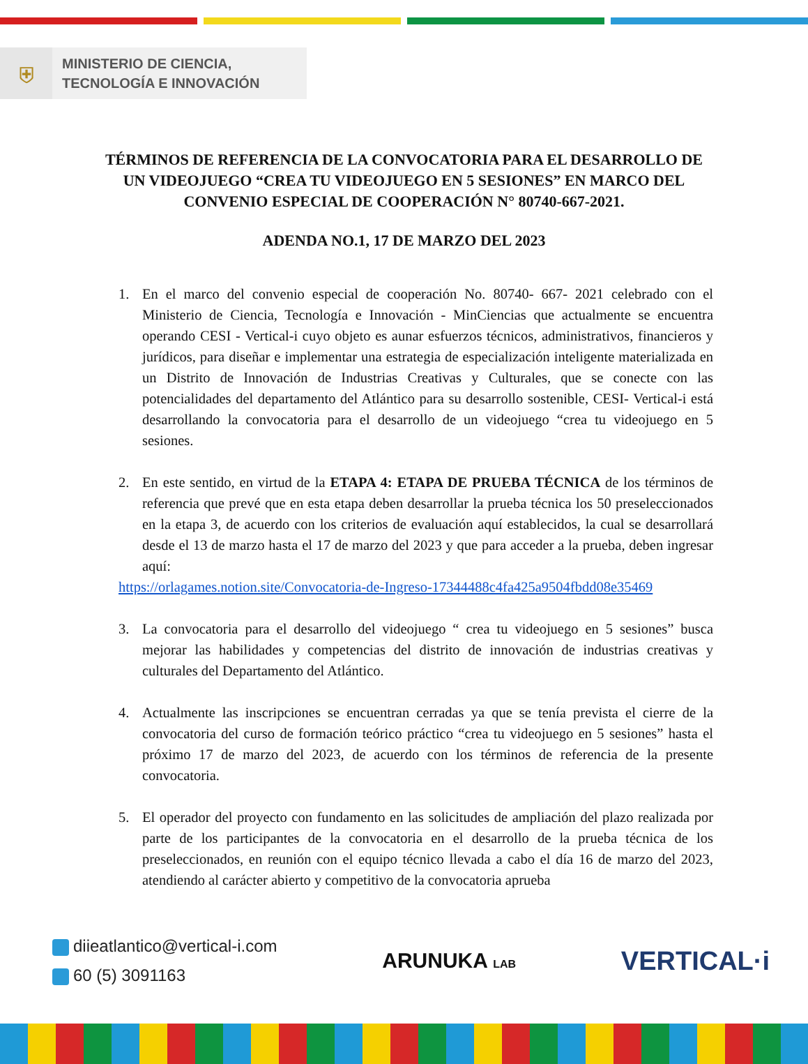⛨
MINISTERIO DE CIENCIA,
TECNOLOGÍA E INNOVACIÓN
TÉRMINOS DE REFERENCIA DE LA CONVOCATORIA PARA EL DESARROLLO DE UN VIDEOJUEGO “CREA TU VIDEOJUEGO EN 5 SESIONES” EN MARCO DEL CONVENIO ESPECIAL DE COOPERACIÓN N° 80740-667-2021.
ADENDA NO.1, 17 DE MARZO DEL 2023
1. En el marco del convenio especial de cooperación No. 80740- 667- 2021 celebrado con el Ministerio de Ciencia, Tecnología e Innovación - MinCiencias que actualmente se encuentra operando CESI - Vertical-i cuyo objeto es aunar esfuerzos técnicos, administrativos, financieros y jurídicos, para diseñar e implementar una estrategia de especialización inteligente materializada en un Distrito de Innovación de Industrias Creativas y Culturales, que se conecte con las potencialidades del departamento del Atlántico para su desarrollo sostenible, CESI- Vertical-i está desarrollando la convocatoria para el desarrollo de un videojuego “crea tu videojuego en 5 sesiones.
2. En este sentido, en virtud de la ETAPA 4: ETAPA DE PRUEBA TÉCNICA de los términos de referencia que prevé que en esta etapa deben desarrollar la prueba técnica los 50 preseleccionados en la etapa 3, de acuerdo con los criterios de evaluación aquí establecidos, la cual se desarrollará desde el 13 de marzo hasta el 17 de marzo del 2023 y que para acceder a la prueba, deben ingresar aquí:
https://orlagames.notion.site/Convocatoria-de-Ingreso-17344488c4fa425a9504fbdd08e35469
3. La convocatoria para el desarrollo del videojuego “ crea tu videojuego en 5 sesiones” busca mejorar las habilidades y competencias del distrito de innovación de industrias creativas y culturales del Departamento del Atlántico.
4. Actualmente las inscripciones se encuentran cerradas ya que se tenía prevista el cierre de la convocatoria del curso de formación teórico práctico “crea tu videojuego en 5 sesiones” hasta el próximo 17 de marzo del 2023, de acuerdo con los términos de referencia de la presente convocatoria.
5. El operador del proyecto con fundamento en las solicitudes de ampliación del plazo realizada por parte de los participantes de la convocatoria en el desarrollo de la prueba técnica de los preseleccionados, en reunión con el equipo técnico llevada a cabo el día 16 de marzo del 2023, atendiendo al carácter abierto y competitivo de la convocatoria aprueba
diieatlantico@vertical-i.com
60 (5) 3091163
ARUNUKA LAB
VERTICAL·i